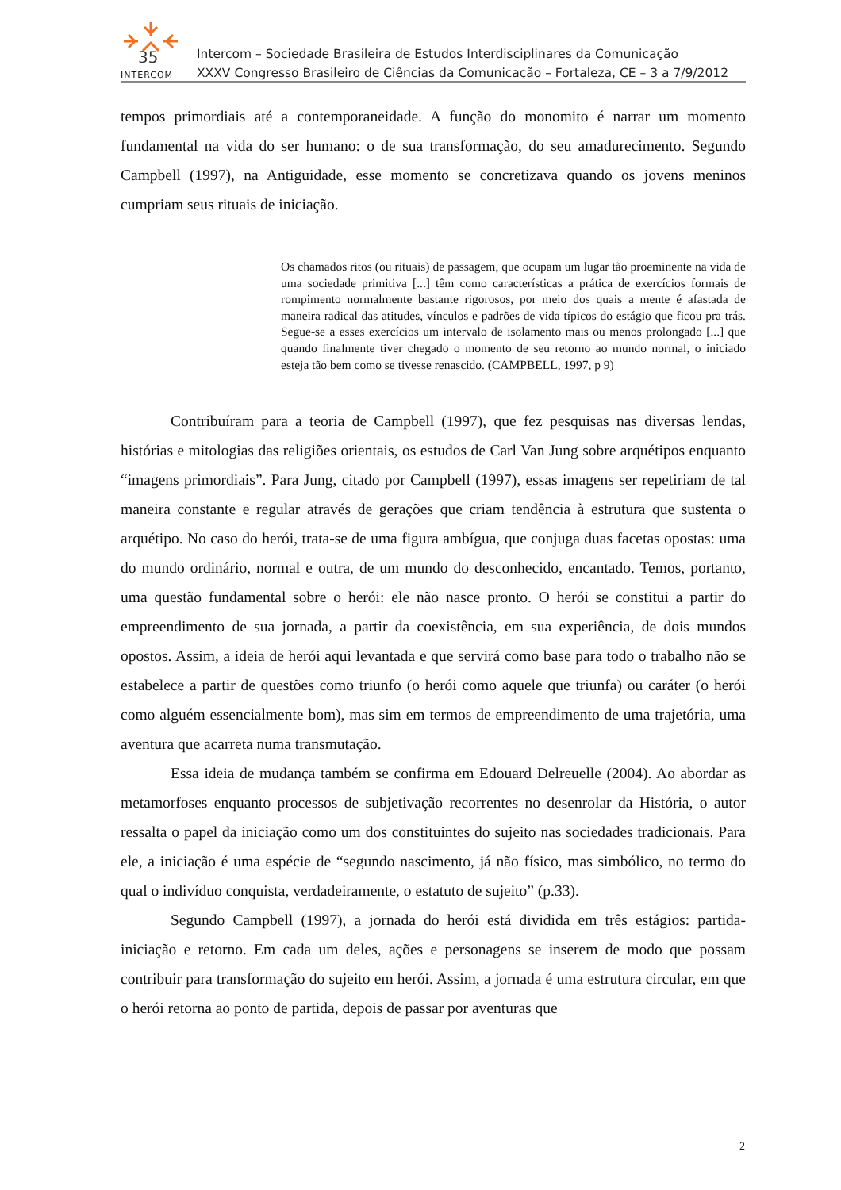35
INTERCOM
Intercom – Sociedade Brasileira de Estudos Interdisciplinares da Comunicação
XXXV Congresso Brasileiro de Ciências da Comunicação – Fortaleza, CE – 3 a 7/9/2012
tempos primordiais até a contemporaneidade. A função do monomito é narrar um momento fundamental na vida do ser humano: o de sua transformação, do seu amadurecimento. Segundo Campbell (1997), na Antiguidade, esse momento se concretizava quando os jovens meninos cumpriam seus rituais de iniciação.
Os chamados ritos (ou rituais) de passagem, que ocupam um lugar tão proeminente na vida de uma sociedade primitiva [...] têm como características a prática de exercícios formais de rompimento normalmente bastante rigorosos, por meio dos quais a mente é afastada de maneira radical das atitudes, vínculos e padrões de vida típicos do estágio que ficou pra trás. Segue-se a esses exercícios um intervalo de isolamento mais ou menos prolongado [...] que quando finalmente tiver chegado o momento de seu retorno ao mundo normal, o iniciado esteja tão bem como se tivesse renascido. (CAMPBELL, 1997, p 9)
Contribuíram para a teoria de Campbell (1997), que fez pesquisas nas diversas lendas, histórias e mitologias das religiões orientais, os estudos de Carl Van Jung sobre arquétipos enquanto “imagens primordiais”. Para Jung, citado por Campbell (1997), essas imagens ser repetiriam de tal maneira constante e regular através de gerações que criam tendência à estrutura que sustenta o arquétipo. No caso do herói, trata-se de uma figura ambígua, que conjuga duas facetas opostas: uma do mundo ordinário, normal e outra, de um mundo do desconhecido, encantado. Temos, portanto, uma questão fundamental sobre o herói: ele não nasce pronto. O herói se constitui a partir do empreendimento de sua jornada, a partir da coexistência, em sua experiência, de dois mundos opostos. Assim, a ideia de herói aqui levantada e que servirá como base para todo o trabalho não se estabelece a partir de questões como triunfo (o herói como aquele que triunfa) ou caráter (o herói como alguém essencialmente bom), mas sim em termos de empreendimento de uma trajetória, uma aventura que acarreta numa transmutação.
Essa ideia de mudança também se confirma em Edouard Delreuelle (2004). Ao abordar as metamorfoses enquanto processos de subjetivação recorrentes no desenrolar da História, o autor ressalta o papel da iniciação como um dos constituintes do sujeito nas sociedades tradicionais. Para ele, a iniciação é uma espécie de “segundo nascimento, já não físico, mas simbólico, no termo do qual o indivíduo conquista, verdadeiramente, o estatuto de sujeito” (p.33).
Segundo Campbell (1997), a jornada do herói está dividida em três estágios: partida-iniciação e retorno. Em cada um deles, ações e personagens se inserem de modo que possam contribuir para transformação do sujeito em herói. Assim, a jornada é uma estrutura circular, em que o herói retorna ao ponto de partida, depois de passar por aventuras que
2